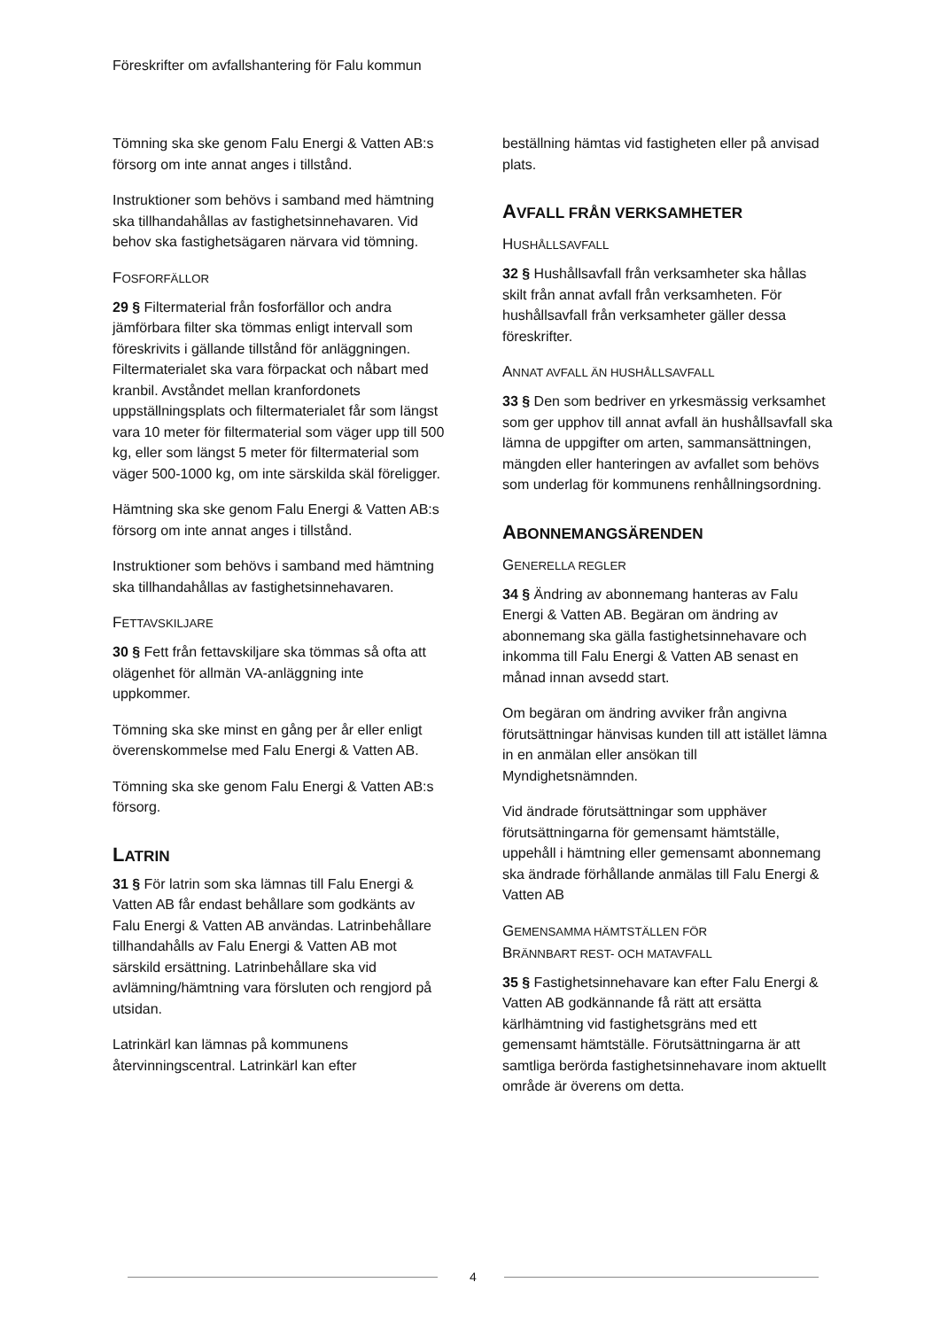Föreskrifter om avfallshantering för Falu kommun
Tömning ska ske genom Falu Energi & Vatten AB:s försorg om inte annat anges i tillstånd.
Instruktioner som behövs i samband med hämtning ska tillhandahållas av fastighetsinnehavaren. Vid behov ska fastighetsägaren närvara vid tömning.
FOSFORFÄLLOR
29 § Filtermaterial från fosforfällor och andra jämförbara filter ska tömmas enligt intervall som föreskrivits i gällande tillstånd för anläggningen. Filtermaterialet ska vara förpackat och nåbart med kranbil. Avståndet mellan kranfordonets uppställningsplats och filtermaterialet får som längst vara 10 meter för filtermaterial som väger upp till 500 kg, eller som längst 5 meter för filtermaterial som väger 500-1000 kg, om inte särskilda skäl föreligger.
Hämtning ska ske genom Falu Energi & Vatten AB:s försorg om inte annat anges i tillstånd.
Instruktioner som behövs i samband med hämtning ska tillhandahållas av fastighetsinnehavaren.
FETTAVSKILJARE
30 § Fett från fettavskiljare ska tömmas så ofta att olägenhet för allmän VA-anläggning inte uppkommer.
Tömning ska ske minst en gång per år eller enligt överenskommelse med Falu Energi & Vatten AB.
Tömning ska ske genom Falu Energi & Vatten AB:s försorg.
LATRIN
31 § För latrin som ska lämnas till Falu Energi & Vatten AB får endast behållare som godkänts av Falu Energi & Vatten AB användas. Latrinbehållare tillhandahålls av Falu Energi & Vatten AB mot särskild ersättning. Latrinbehållare ska vid avlämning/hämtning vara försluten och rengjord på utsidan.
Latrinkärl kan lämnas på kommunens återvinningscentral. Latrinkärl kan efter
beställning hämtas vid fastigheten eller på anvisad plats.
AVFALL FRÅN VERKSAMHETER
HUSHÅLLSAVFALL
32 § Hushållsavfall från verksamheter ska hållas skilt från annat avfall från verksamheten. För hushållsavfall från verksamheter gäller dessa föreskrifter.
ANNAT AVFALL ÄN HUSHÅLLSAVFALL
33 § Den som bedriver en yrkesmässig verksamhet som ger upphov till annat avfall än hushållsavfall ska lämna de uppgifter om arten, sammansättningen, mängden eller hanteringen av avfallet som behövs som underlag för kommunens renhållningsordning.
ABONNEMANGSÄRENDEN
GENERELLA REGLER
34 § Ändring av abonnemang hanteras av Falu Energi & Vatten AB. Begäran om ändring av abonnemang ska gälla fastighetsinnehavare och inkomma till Falu Energi & Vatten AB senast en månad innan avsedd start.
Om begäran om ändring avviker från angivna förutsättningar hänvisas kunden till att istället lämna in en anmälan eller ansökan till Myndighetsnämnden.
Vid ändrade förutsättningar som upphäver förutsättningarna för gemensamt hämtställe, uppehåll i hämtning eller gemensamt abonnemang ska ändrade förhållande anmälas till Falu Energi & Vatten AB
GEMENSAMMA HÄMTSTÄLLEN FÖR
BRÄNNBART REST- OCH MATAVFALL
35 § Fastighetsinnehavare kan efter Falu Energi & Vatten AB godkännande få rätt att ersätta kärlhämtning vid fastighetsgräns med ett gemensamt hämtställe. Förutsättningarna är att samtliga berörda fastighetsinnehavare inom aktuellt område är överens om detta.
4